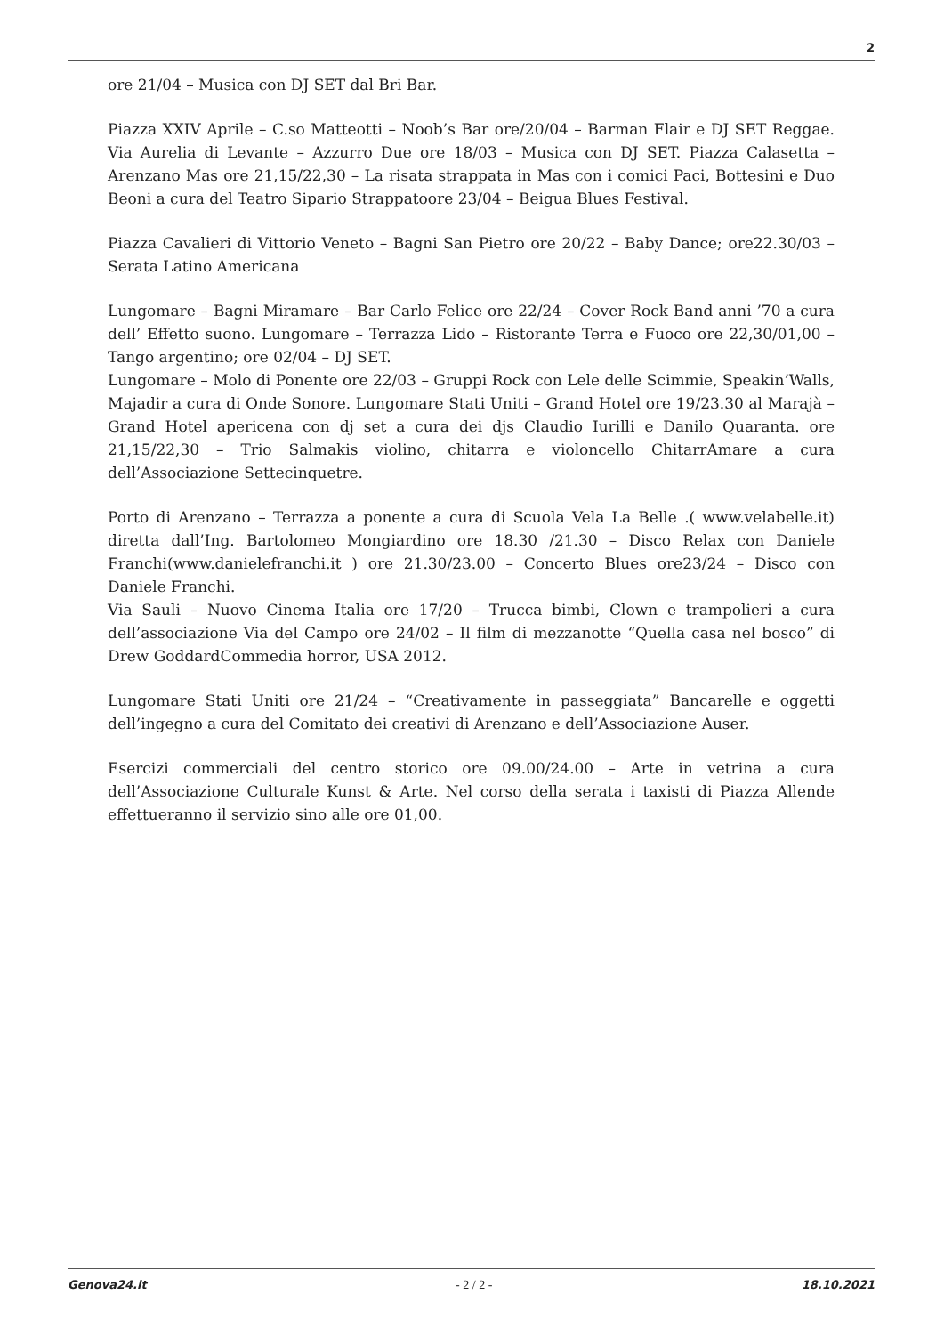2
ore 21/04 – Musica con DJ SET dal Bri Bar.
Piazza XXIV Aprile – C.so Matteotti – Noob’s Bar ore/20/04 – Barman Flair e DJ SET Reggae. Via Aurelia di Levante – Azzurro Due ore 18/03 – Musica con DJ SET. Piazza Calasetta – Arenzano Mas ore 21,15/22,30 – La risata strappata in Mas con i comici Paci, Bottesini e Duo Beoni a cura del Teatro Sipario Strappatoore 23/04 – Beigua Blues Festival.
Piazza Cavalieri di Vittorio Veneto – Bagni San Pietro ore 20/22 – Baby Dance; ore22.30/03 – Serata Latino Americana
Lungomare – Bagni Miramare – Bar Carlo Felice ore 22/24 – Cover Rock Band anni ’70 a cura dell’ Effetto suono. Lungomare – Terrazza Lido – Ristorante Terra e Fuoco ore 22,30/01,00 – Tango argentino; ore 02/04 – DJ SET.
Lungomare – Molo di Ponente ore 22/03 – Gruppi Rock con Lele delle Scimmie, Speakin’Walls, Majadir a cura di Onde Sonore. Lungomare Stati Uniti – Grand Hotel ore 19/23.30 al Marajà – Grand Hotel apericena con dj set a cura dei djs Claudio Iurilli e Danilo Quaranta. ore 21,15/22,30 – Trio Salmakis violino, chitarra e violoncello ChitarrAmare a cura dell’Associazione Settecinquetre.
Porto di Arenzano – Terrazza a ponente a cura di Scuola Vela La Belle .( www.velabelle.it) diretta dall’Ing. Bartolomeo Mongiardino ore 18.30 /21.30 – Disco Relax con Daniele Franchi(www.danielefranchi.it ) ore 21.30/23.00 – Concerto Blues ore23/24 – Disco con Daniele Franchi.
Via Sauli – Nuovo Cinema Italia ore 17/20 – Trucca bimbi, Clown e trampolieri a cura dell’associazione Via del Campo ore 24/02 – Il film di mezzanotte “Quella casa nel bosco” di Drew GoddardCommedia horror, USA 2012.
Lungomare Stati Uniti ore 21/24 – “Creativamente in passeggiata” Bancarelle e oggetti dell’ingegno a cura del Comitato dei creativi di Arenzano e dell’Associazione Auser.
Esercizi commerciali del centro storico ore 09.00/24.00 – Arte in vetrina a cura dell’Associazione Culturale Kunst & Arte. Nel corso della serata i taxisti di Piazza Allende effettueranno il servizio sino alle ore 01,00.
Genova24.it - 2 / 2 - 18.10.2021